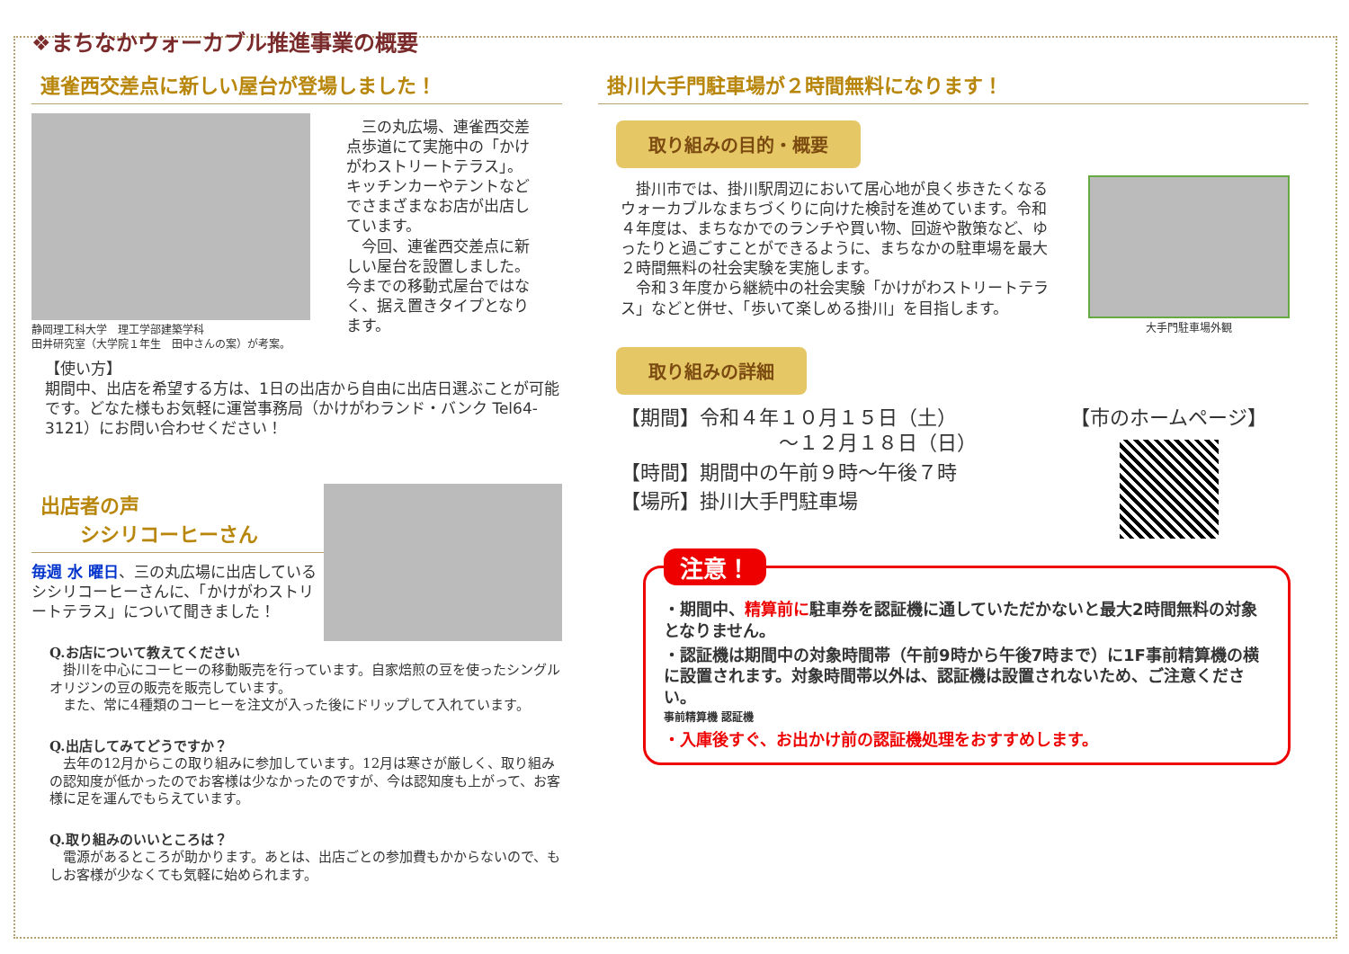❖まちなかウォーカブル推進事業の概要
連雀西交差点に新しい屋台が登場しました！
静岡理工科大学　理工学部建築学科
田井研究室（大学院１年生　田中さんの案）が考案。
　三の丸広場、連雀西交差点歩道にて実施中の「かけがわストリートテラス」。キッチンカーやテントなどでさまざまなお店が出店しています。
　今回、連雀西交差点に新しい屋台を設置しました。今までの移動式屋台ではなく、据え置きタイプとなります。
【使い方】
期間中、出店を希望する方は、1日の出店から自由に出店日選ぶことが可能です。どなた様もお気軽に運営事務局（かけがわランド・バンク Tel64-3121）にお問い合わせください！
出店者の声
　　シシリコーヒーさん
毎週 水 曜日、三の丸広場に出店しているシシリコーヒーさんに、「かけがわストリートテラス」について聞きました！
Q.お店について教えてください
　掛川を中心にコーヒーの移動販売を行っています。自家焙煎の豆を使ったシングルオリジンの豆の販売を販売しています。
　また、常に4種類のコーヒーを注文が入った後にドリップして入れています。
Q.出店してみてどうですか？
　去年の12月からこの取り組みに参加しています。12月は寒さが厳しく、取り組みの認知度が低かったのでお客様は少なかったのですが、今は認知度も上がって、お客様に足を運んでもらえています。
Q.取り組みのいいところは？
　電源があるところが助かります。あとは、出店ごとの参加費もかからないので、もしお客様が少なくても気軽に始められます。
掛川大手門駐車場が２時間無料になります！
取り組みの目的・概要
　掛川市では、掛川駅周辺において居心地が良く歩きたくなるウォーカブルなまちづくりに向けた検討を進めています。令和４年度は、まちなかでのランチや買い物、回遊や散策など、ゆったりと過ごすことができるように、まちなかの駐車場を最大２時間無料の社会実験を実施します。
　令和３年度から継続中の社会実験「かけがわストリートテラス」などと併せ、「歩いて楽しめる掛川」を目指します。
大手門駐車場外観
取り組みの詳細
【期間】令和４年１０月１５日（土）
　　　　　　　　～１２月１８日（日）
【時間】期間中の午前９時～午後７時
【場所】掛川大手門駐車場
【市のホームページ】
注意！
・期間中、精算前に駐車券を認証機に通していただかないと最大2時間無料の対象となりません。
・認証機は期間中の対象時間帯（午前9時から午後7時まで）に1F事前精算機の横に設置されます。対象時間帯以外は、認証機は設置されないため、ご注意ください。
事前精算機 認証機
・入庫後すぐ、お出かけ前の認証機処理をおすすめします。